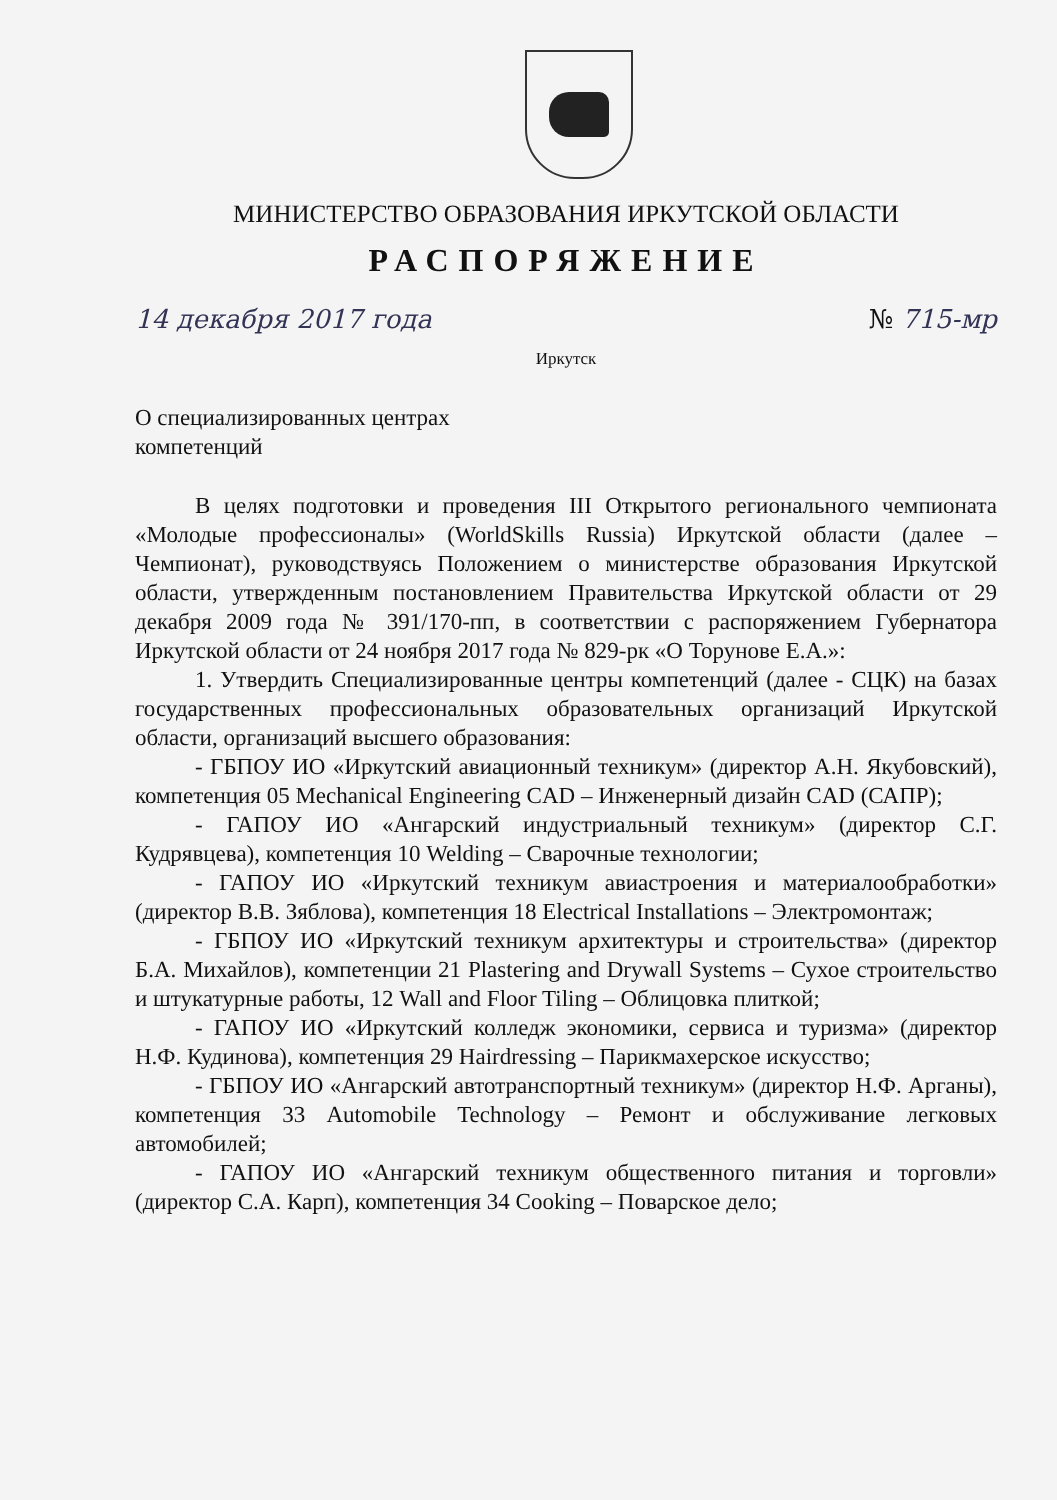МИНИСТЕРСТВО ОБРАЗОВАНИЯ ИРКУТСКОЙ ОБЛАСТИ
РАСПОРЯЖЕНИЕ
14 декабря 2017 года № 715-мр
Иркутск
О специализированных центрах
компетенций
В целях подготовки и проведения III Открытого регионального чемпионата «Молодые профессионалы» (WorldSkills Russia) Иркутской области (далее – Чемпионат), руководствуясь Положением о министерстве образования Иркутской области, утвержденным постановлением Правительства Иркутской области от 29 декабря 2009 года № 391/170-пп, в соответствии с распоряжением Губернатора Иркутской области от 24 ноября 2017 года № 829-рк «О Торунове Е.А.»:
1. Утвердить Специализированные центры компетенций (далее - СЦК) на базах государственных профессиональных образовательных организаций Иркутской области, организаций высшего образования:
- ГБПОУ ИО «Иркутский авиационный техникум» (директор А.Н. Якубовский), компетенция 05 Mechanical Engineering CAD – Инженерный дизайн CAD (САПР);
- ГАПОУ ИО «Ангарский индустриальный техникум» (директор С.Г. Кудрявцева), компетенция 10 Welding – Сварочные технологии;
- ГАПОУ ИО «Иркутский техникум авиастроения и материалообработки» (директор В.В. Зяблова), компетенция 18 Electrical Installations – Электромонтаж;
- ГБПОУ ИО «Иркутский техникум архитектуры и строительства» (директор Б.А. Михайлов), компетенции 21 Plastering and Drywall Systems – Сухое строительство и штукатурные работы, 12 Wall and Floor Tiling – Облицовка плиткой;
- ГАПОУ ИО «Иркутский колледж экономики, сервиса и туризма» (директор Н.Ф. Кудинова), компетенция 29 Hairdressing – Парикмахерское искусство;
- ГБПОУ ИО «Ангарский автотранспортный техникум» (директор Н.Ф. Арганы), компетенция 33 Automobile Technology – Ремонт и обслуживание легковых автомобилей;
- ГАПОУ ИО «Ангарский техникум общественного питания и торговли» (директор С.А. Карп), компетенция 34 Cooking – Поварское дело;